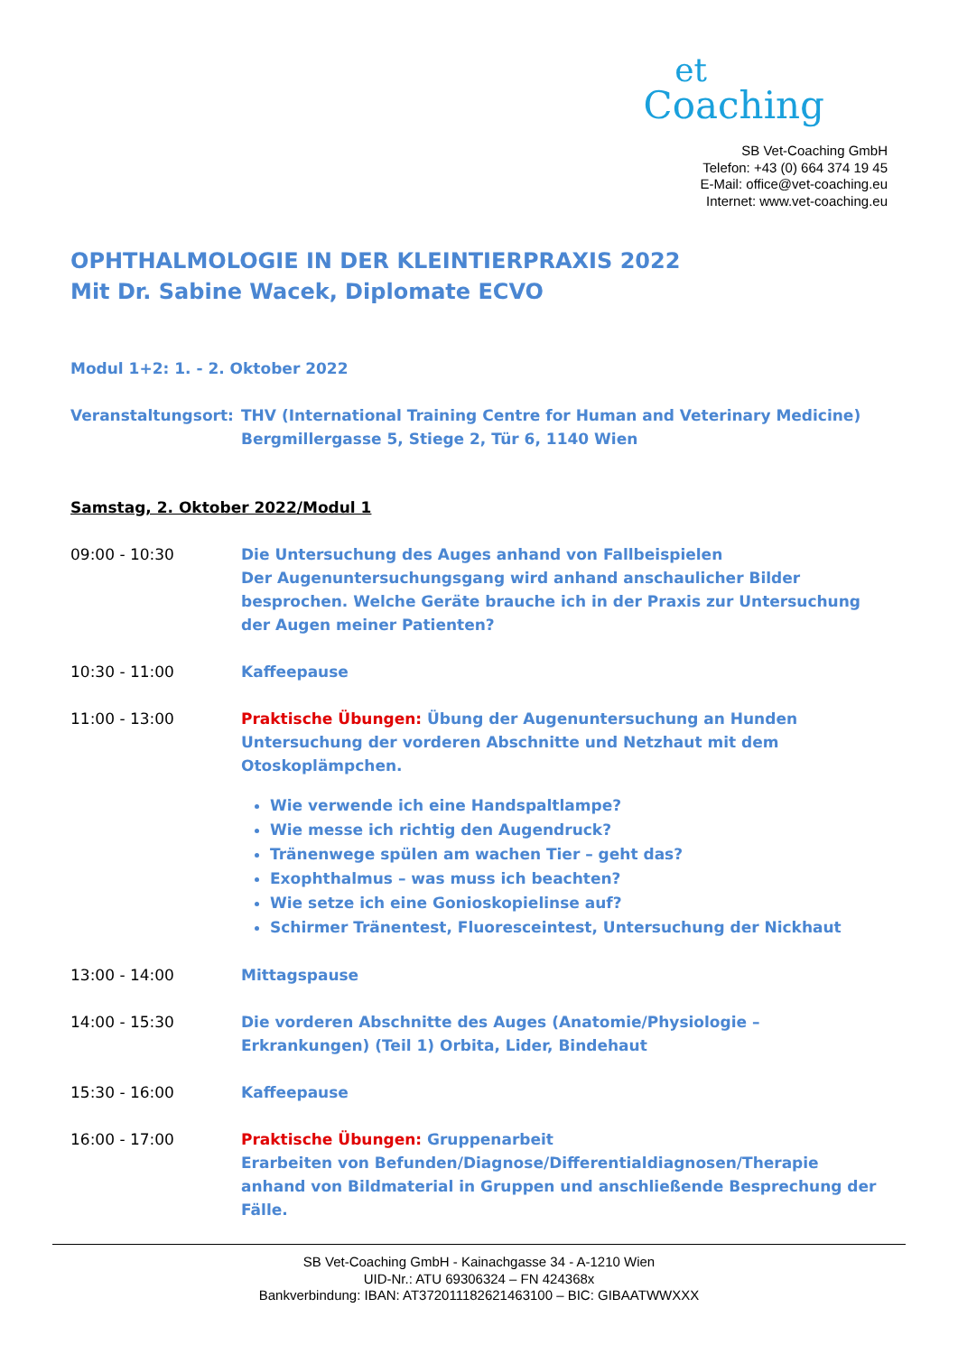et
Coaching
SB Vet-Coaching GmbH
Telefon: +43 (0) 664 374 19 45
E-Mail: office@vet-coaching.eu
Internet: www.vet-coaching.eu
OPHTHALMOLOGIE IN DER KLEINTIERPRAXIS 2022
Mit Dr. Sabine Wacek, Diplomate ECVO
Modul 1+2: 1. - 2. Oktober 2022
Veranstaltungsort:
THV (International Training Centre for Human and Veterinary Medicine)
Bergmillergasse 5, Stiege 2, Tür 6, 1140 Wien
Samstag, 2. Oktober 2022/Modul 1
09:00 - 10:30
Die Untersuchung des Auges anhand von Fallbeispielen
Der Augenuntersuchungsgang wird anhand anschaulicher Bilder besprochen. Welche Geräte brauche ich in der Praxis zur Untersuchung der Augen meiner Patienten?
10:30 - 11:00
Kaffeepause
11:00 - 13:00
Praktische Übungen: Übung der Augenuntersuchung an Hunden
Untersuchung der vorderen Abschnitte und Netzhaut mit dem Otoskoplämpchen.
Wie verwende ich eine Handspaltlampe?
Wie messe ich richtig den Augendruck?
Tränenwege spülen am wachen Tier – geht das?
Exophthalmus – was muss ich beachten?
Wie setze ich eine Gonioskopielinse auf?
Schirmer Tränentest, Fluoresceintest, Untersuchung der Nickhaut
13:00 - 14:00
Mittagspause
14:00 - 15:30
Die vorderen Abschnitte des Auges (Anatomie/Physiologie – Erkrankungen) (Teil 1) Orbita, Lider, Bindehaut
15:30 - 16:00
Kaffeepause
16:00 - 17:00
Praktische Übungen: Gruppenarbeit
Erarbeiten von Befunden/Diagnose/Differentialdiagnosen/Therapie anhand von Bildmaterial in Gruppen und anschließende Besprechung der Fälle.
SB Vet-Coaching GmbH - Kainachgasse 34 - A-1210 Wien
UID-Nr.: ATU 69306324 – FN 424368x
Bankverbindung: IBAN: AT372011182621463100 – BIC: GIBAATWWXXX